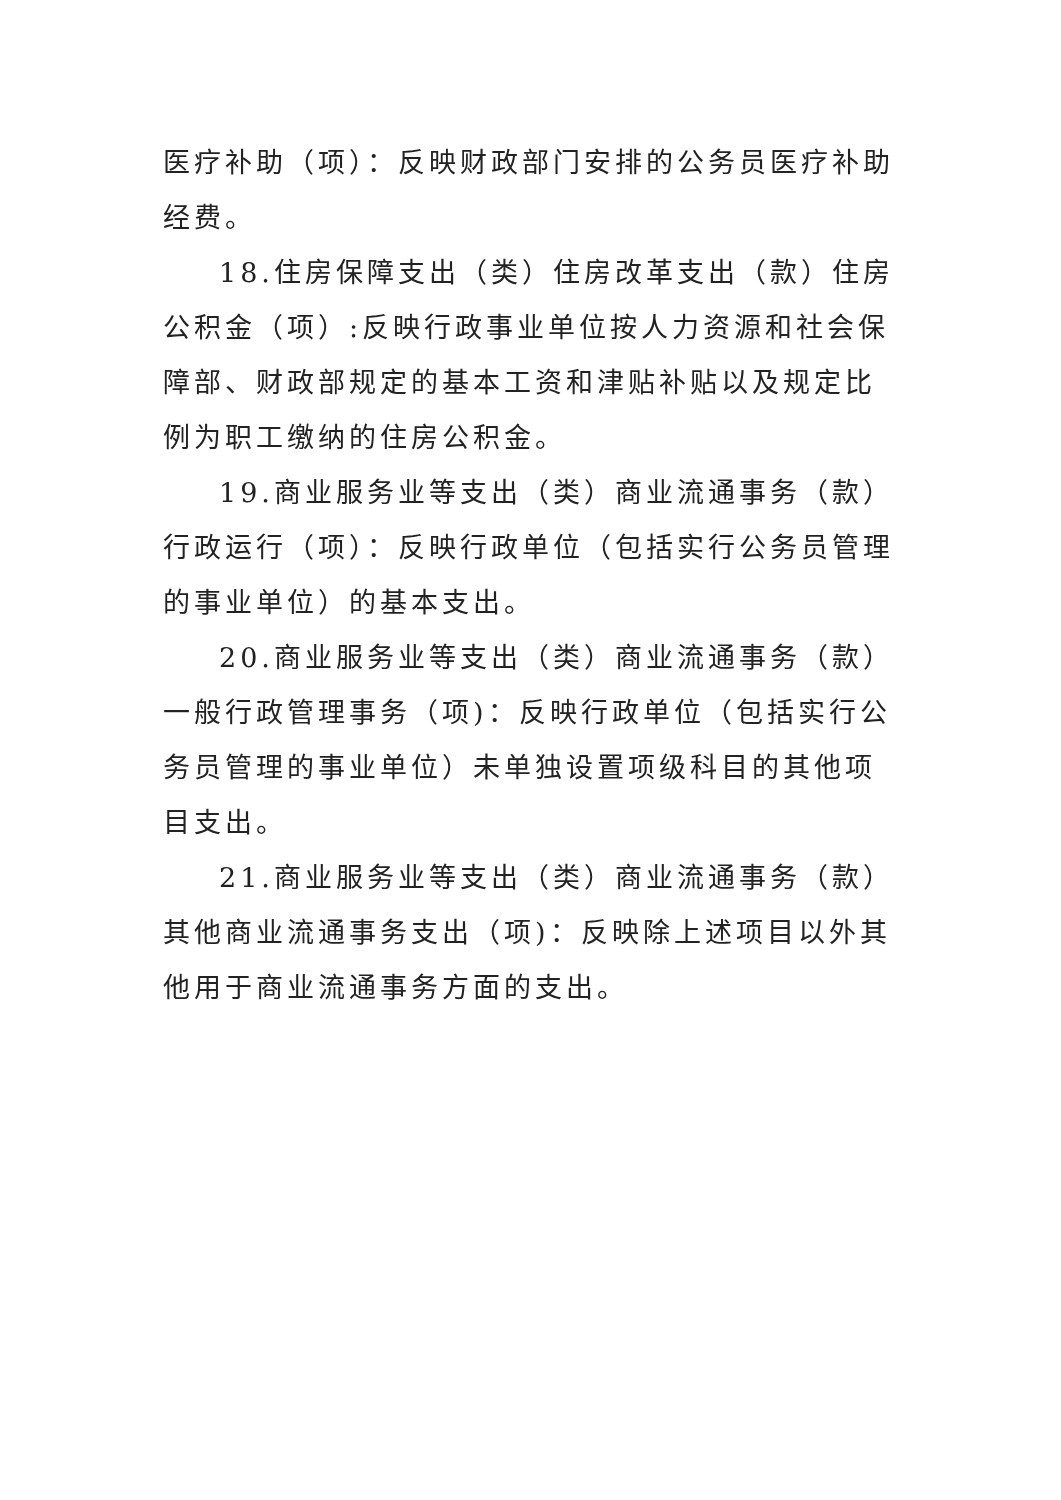医疗补助（项）：反映财政部门安排的公务员医疗补助经费。
18.住房保障支出（类）住房改革支出（款）住房公积金（项）:反映行政事业单位按人力资源和社会保障部、财政部规定的基本工资和津贴补贴以及规定比例为职工缴纳的住房公积金。
19.商业服务业等支出（类）商业流通事务（款）行政运行（项）：反映行政单位（包括实行公务员管理的事业单位）的基本支出。
20.商业服务业等支出（类）商业流通事务（款）一般行政管理事务（项)：反映行政单位（包括实行公务员管理的事业单位）未单独设置项级科目的其他项目支出。
21.商业服务业等支出（类）商业流通事务（款）其他商业流通事务支出（项)：反映除上述项目以外其他用于商业流通事务方面的支出。